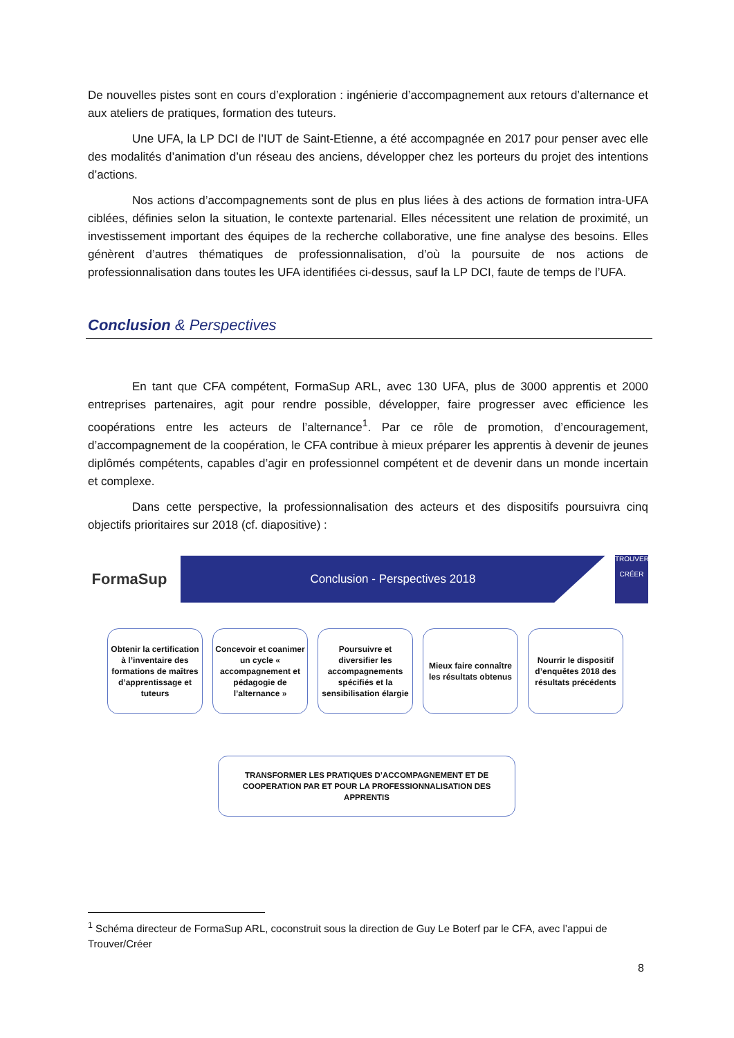De nouvelles pistes sont en cours d’exploration : ingénierie d’accompagnement aux retours d’alternance et aux ateliers de pratiques, formation des tuteurs.
Une UFA, la LP DCI de l’IUT de Saint-Etienne, a été accompagnée en 2017 pour penser avec elle des modalités d’animation d’un réseau des anciens, développer chez les porteurs du projet des intentions d’actions.
Nos actions d’accompagnements sont de plus en plus liées à des actions de formation intra-UFA ciblées, définies selon la situation, le contexte partenarial. Elles nécessitent une relation de proximité, un investissement important des équipes de la recherche collaborative, une fine analyse des besoins. Elles génèrent d’autres thématiques de professionnalisation, d’où la poursuite de nos actions de professionnalisation dans toutes les UFA identifiées ci-dessus, sauf la LP DCI, faute de temps de l’UFA.
Conclusion & Perspectives
En tant que CFA compétent, FormaSup ARL, avec 130 UFA, plus de 3000 apprentis et 2000 entreprises partenaires, agit pour rendre possible, développer, faire progresser avec efficience les coopérations entre les acteurs de l’alternance<sup>1</sup>. Par ce rôle de promotion, d’encouragement, d’accompagnement de la coopération, le CFA contribue à mieux préparer les apprentis à devenir de jeunes diplômés compétents, capables d’agir en professionnel compétent et de devenir dans un monde incertain et complexe.
Dans cette perspective, la professionnalisation des acteurs et des dispositifs poursuivra cinq objectifs prioritaires sur 2018 (cf. diapositive) :
FormaSup
Conclusion - Perspectives 2018
TROUVER
CRÉER
Obtenir la certification à l’inventaire des formations de maîtres d’apprentissage et tuteurs
Concevoir et coanimer un cycle « accompagnement et pédagogie de l’alternance »
Poursuivre et diversifier les accompagnements spécifiés et la sensibilisation élargie
Mieux faire connaître les résultats obtenus
Nourrir le dispositif d’enquêtes 2018 des résultats précédents
TRANSFORMER LES PRATIQUES D’ACCOMPAGNEMENT ET DE
COOPERATION PAR ET POUR LA PROFESSIONNALISATION DES
APPRENTIS
<sup>1</sup> Schéma directeur de FormaSup ARL, coconstruit sous la direction de Guy Le Boterf par le CFA, avec l’appui de Trouver/Créer
8